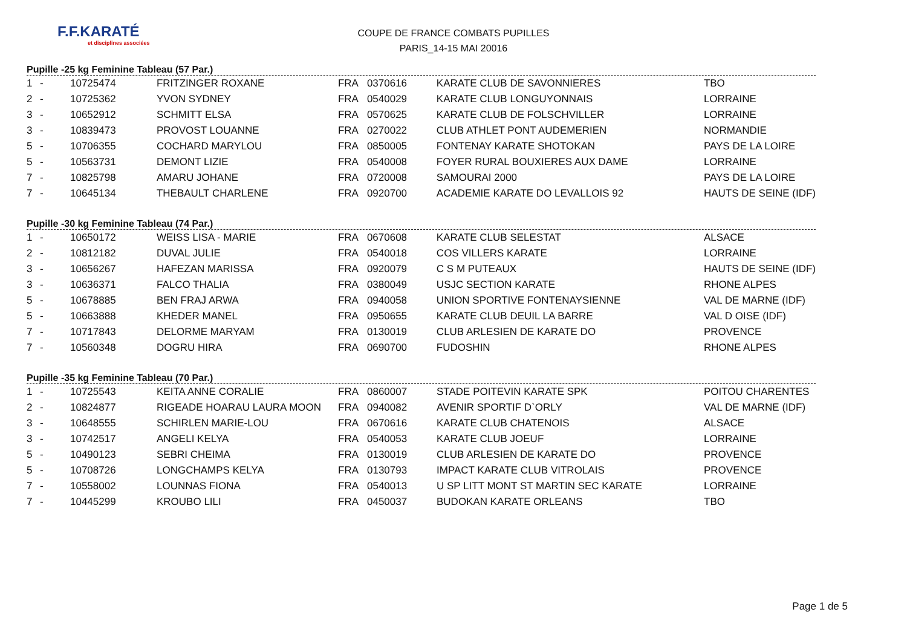F.F.KARATÉ
et disciplines associées
COUPE DE FRANCE COMBATS PUPILLES
PARIS_14-15 MAI 20016
Pupille -25 kg Feminine Tableau (57 Par.)
| 1 | - | 10725474 | FRITZINGER ROXANE | FRA | 0370616 | KARATE CLUB DE SAVONNIERES | TBO |
| 2 | - | 10725362 | YVON SYDNEY | FRA | 0540029 | KARATE CLUB LONGUYONNAIS | LORRAINE |
| 3 | - | 10652912 | SCHMITT ELSA | FRA | 0570625 | KARATE CLUB DE FOLSCHVILLER | LORRAINE |
| 3 | - | 10839473 | PROVOST LOUANNE | FRA | 0270022 | CLUB ATHLET PONT AUDEMERIEN | NORMANDIE |
| 5 | - | 10706355 | COCHARD MARYLOU | FRA | 0850005 | FONTENAY KARATE SHOTOKAN | PAYS DE LA LOIRE |
| 5 | - | 10563731 | DEMONT LIZIE | FRA | 0540008 | FOYER RURAL BOUXIERES AUX DAME | LORRAINE |
| 7 | - | 10825798 | AMARU JOHANE | FRA | 0720008 | SAMOURAI 2000 | PAYS DE LA LOIRE |
| 7 | - | 10645134 | THEBAULT CHARLENE | FRA | 0920700 | ACADEMIE KARATE DO LEVALLOIS 92 | HAUTS DE SEINE (IDF) |
Pupille -30 kg Feminine Tableau (74 Par.)
| 1 | - | 10650172 | WEISS LISA - MARIE | FRA | 0670608 | KARATE CLUB SELESTAT | ALSACE |
| 2 | - | 10812182 | DUVAL JULIE | FRA | 0540018 | COS VILLERS KARATE | LORRAINE |
| 3 | - | 10656267 | HAFEZAN MARISSA | FRA | 0920079 | C S M PUTEAUX | HAUTS DE SEINE (IDF) |
| 3 | - | 10636371 | FALCO THALIA | FRA | 0380049 | USJC SECTION KARATE | RHONE ALPES |
| 5 | - | 10678885 | BEN FRAJ ARWA | FRA | 0940058 | UNION SPORTIVE FONTENAYSIENNE | VAL DE MARNE (IDF) |
| 5 | - | 10663888 | KHEDER MANEL | FRA | 0950655 | KARATE CLUB DEUIL LA BARRE | VAL D OISE (IDF) |
| 7 | - | 10717843 | DELORME MARYAM | FRA | 0130019 | CLUB ARLESIEN DE KARATE DO | PROVENCE |
| 7 | - | 10560348 | DOGRU HIRA | FRA | 0690700 | FUDOSHIN | RHONE ALPES |
Pupille -35 kg Feminine Tableau (70 Par.)
| 1 | - | 10725543 | KEITA ANNE CORALIE | FRA | 0860007 | STADE POITEVIN KARATE SPK | POITOU CHARENTES |
| 2 | - | 10824877 | RIGEADE HOARAU LAURA MOON | FRA | 0940082 | AVENIR SPORTIF D`ORLY | VAL DE MARNE (IDF) |
| 3 | - | 10648555 | SCHIRLEN MARIE-LOU | FRA | 0670616 | KARATE CLUB CHATENOIS | ALSACE |
| 3 | - | 10742517 | ANGELI KELYA | FRA | 0540053 | KARATE CLUB JOEUF | LORRAINE |
| 5 | - | 10490123 | SEBRI CHEIMA | FRA | 0130019 | CLUB ARLESIEN DE KARATE DO | PROVENCE |
| 5 | - | 10708726 | LONGCHAMPS KELYA | FRA | 0130793 | IMPACT KARATE CLUB VITROLAIS | PROVENCE |
| 7 | - | 10558002 | LOUNNAS FIONA | FRA | 0540013 | U SP LITT MONT ST MARTIN SEC KARATE | LORRAINE |
| 7 | - | 10445299 | KROUBO LILI | FRA | 0450037 | BUDOKAN KARATE ORLEANS | TBO |
Page 1 de 5